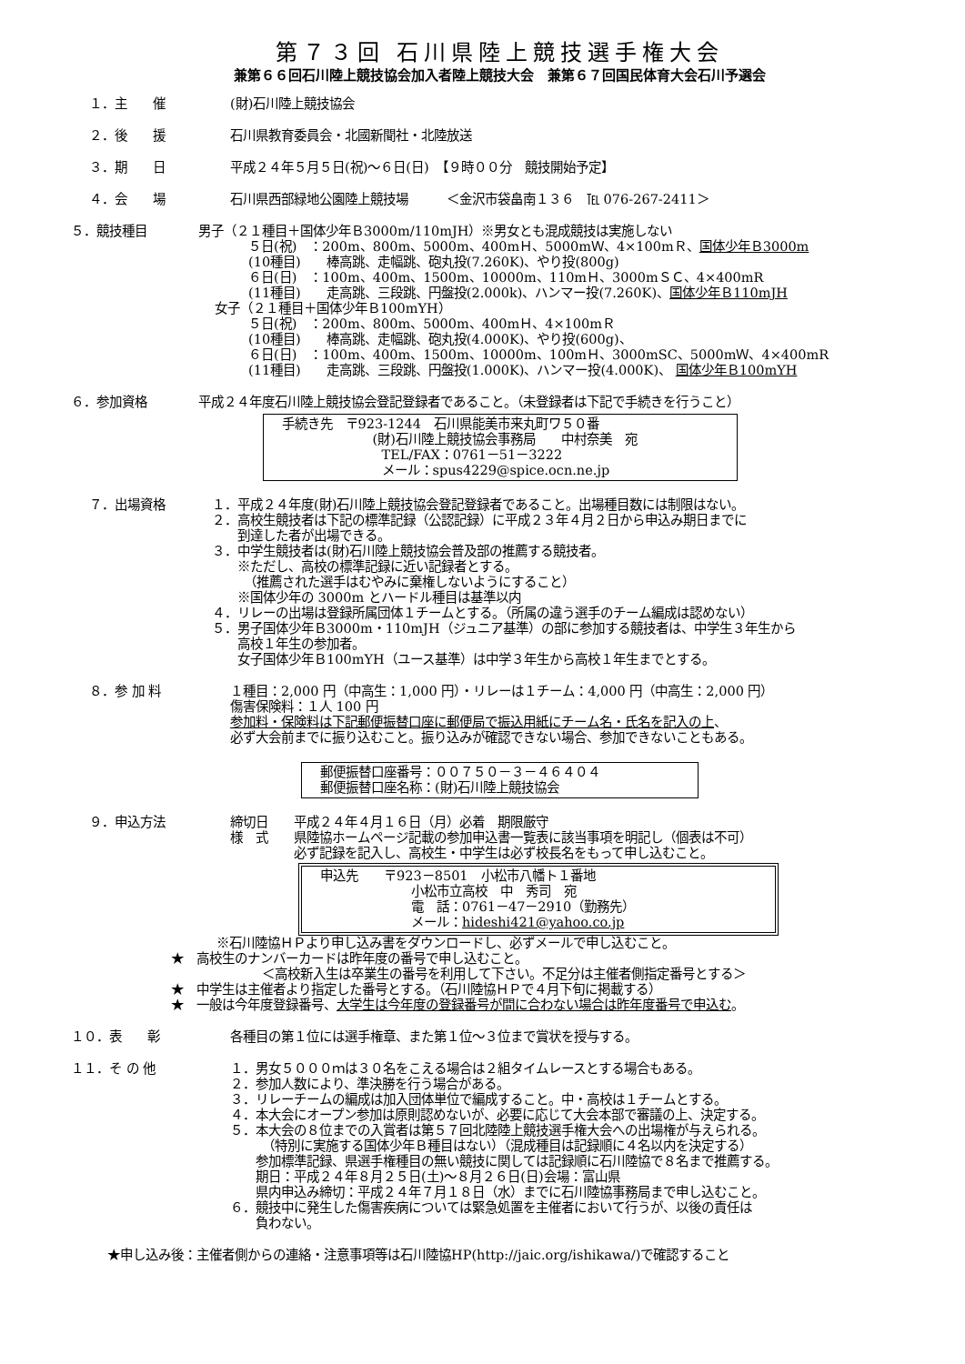第７３回 石川県陸上競技選手権大会
兼第６６回石川陸上競技協会加入者陸上競技大会　兼第６７回国民体育大会石川予選会
１．主　　催 (財)石川陸上競技協会
２．後　　援 石川県教育委員会・北國新聞社・北陸放送
３．期　　日 平成２４年５月５日(祝)～６日(日)　【９時００分　競技開始予定】
４．会　　場 石川県西部緑地公園陸上競技場　　　＜金沢市袋畠南１３６　℡ 076-267-2411＞
５．競技種目 男子（２１種目＋国体少年Ｂ3000m/110mJH）※男女とも混成競技は実施しない
５日(祝)　：200m、800m、5000m、400mＨ、5000mＷ、4×100mＲ、国体少年Ｂ3000m
(10種目)　　棒高跳、走幅跳、砲丸投(7.260K)、やり投(800g)
６日(日)　：100m、400m、1500m、10000m、110mＨ、3000mＳＣ、4×400mR
(11種目)　　走高跳、三段跳、円盤投(2.000k)、ハンマー投(7.260K)、国体少年Ｂ110mJH
女子（２１種目＋国体少年Ｂ100mYH）
５日(祝)　：200m、800m、5000m、400mＨ、4×100mＲ
(10種目)　　棒高跳、走幅跳、砲丸投(4.000K)、やり投(600g)、
６日(日)　：100m、400m、1500m、10000m、100mＨ、3000mSC、5000mＷ、4×400mR
(11種目)　　走高跳、三段跳、円盤投(1.000K)、ハンマー投(4.000K)、 国体少年Ｂ100mYH
６．参加資格 平成２４年度石川陸上競技協会登記登録者であること。（未登録者は下記で手続きを行うこと）
手続き先　〒923-1244　石川県能美市来丸町ワ５０番
(財)石川陸上競技協会事務局　　中村奈美　宛
TEL/FAX：0761－51－3222
メール：spus4229@spice.ocn.ne.jp
７．出場資格 １．平成２４年度(財)石川陸上競技協会登記登録者であること。出場種目数には制限はない。
２．高校生競技者は下記の標準記録（公認記録）に平成２３年４月２日から申込み期日までに
　　到達した者が出場できる。
３．中学生競技者は(財)石川陸上競技協会普及部の推薦する競技者。
　　※ただし、高校の標準記録に近い記録者とする。
　　　（推薦された選手はむやみに棄権しないようにすること）
　　※国体少年の 3000m とハードル種目は基準以内
４．リレーの出場は登録所属団体１チームとする。（所属の違う選手のチーム編成は認めない）
５．男子国体少年Ｂ3000m・110mJH（ジュニア基準）の部に参加する競技者は、中学生３年生から
　　高校１年生の参加者。
　　女子国体少年Ｂ100mYH（ユース基準）は中学３年生から高校１年生までとする。
８．参 加 料 １種目：2,000 円（中高生：1,000 円）・リレーは１チーム：4,000 円（中高生：2,000 円）
傷害保険料：１人 100 円
参加料・保険料は下記郵便振替口座に郵便局で振込用紙にチーム名・氏名を記入の上、
必ず大会前までに振り込むこと。振り込みが確認できない場合、参加できないこともある。
郵便振替口座番号：００７５０－３－４６４０４
郵便振替口座名称：(財)石川陸上競技協会
９．申込方法 締切日　　平成２４年４月１６日（月）必着　期限厳守
様　式　　県陸協ホームページ記載の参加申込書一覧表に該当事項を明記し（個表は不可）
　　　　　必ず記録を記入し、高校生・中学生は必ず校長名をもって申し込むこと。
申込先　　〒923－8501　小松市八幡ト１番地
小松市立高校　中　秀司　宛
電　話：0761－47－2910（勤務先）
メール：hideshi421@yahoo.co.jp
※石川陸協ＨＰより申し込み書をダウンロードし、必ずメールで申し込むこと。
★　高校生のナンバーカードは昨年度の番号で申し込むこと。
＜高校新入生は卒業生の番号を利用して下さい。不足分は主催者側指定番号とする＞
★　中学生は主催者より指定した番号とする。（石川陸協ＨＰで４月下旬に掲載する）
★　一般は今年度登録番号、大学生は今年度の登録番号が間に合わない場合は昨年度番号で申込む。
１０．表　　彰 各種目の第１位には選手権章、また第１位～３位まで賞状を授与する。
１１．そ の 他 １．男女５０００ｍは３０名をこえる場合は２組タイムレースとする場合もある。
２．参加人数により、準決勝を行う場合がある。
３．リレーチームの編成は加入団体単位で編成すること。中・高校は１チームとする。
４．本大会にオープン参加は原則認めないが、必要に応じて大会本部で審議の上、決定する。
５．本大会の８位までの入賞者は第５７回北陸陸上競技選手権大会への出場権が与えられる。
　　　（特別に実施する国体少年Ｂ種目はない）（混成種目は記録順に４名以内を決定する）
　　参加標準記録、県選手権種目の無い競技に関しては記録順に石川陸協で８名まで推薦する。
　　期日：平成２４年８月２５日(土)～８月２６日(日)会場：富山県
　　県内申込み締切：平成２４年７月１８日（水）までに石川陸協事務局まで申し込むこと。
６．競技中に発生した傷害疾病については緊急処置を主催者において行うが、以後の責任は
　　負わない。
★申し込み後：主催者側からの連絡・注意事項等は石川陸協HP(http://jaic.org/ishikawa/)で確認すること